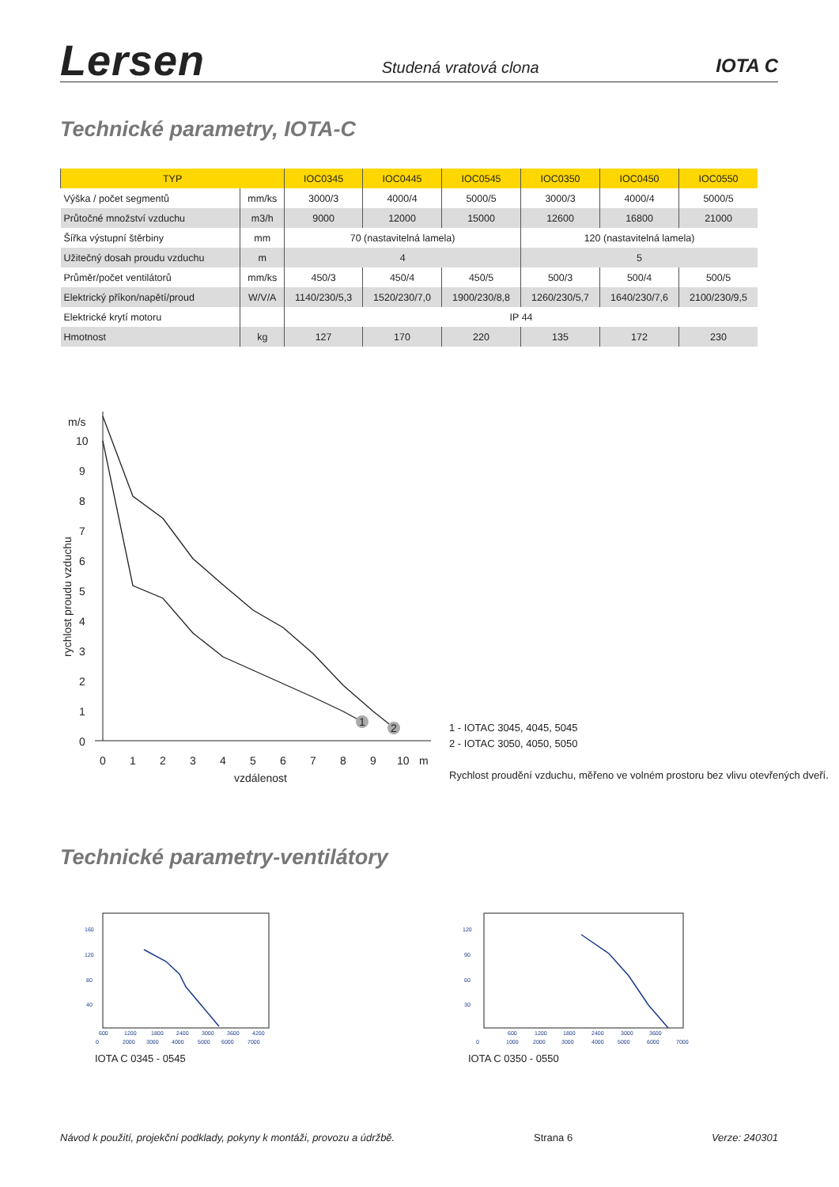Lersen
Studená vratová clona
IOTA C
Technické parametry, IOTA-C
| TYP | | IOC0345 | IOC0445 | IOC0545 | IOC0350 | IOC0450 | IOC0550 |
| --- | --- | --- | --- | --- | --- | --- | --- |
| Výška / počet segmentů | mm/ks | 3000/3 | 4000/4 | 5000/5 | 3000/3 | 4000/4 | 5000/5 |
| Průtočné množství vzduchu | m3/h | 9000 | 12000 | 15000 | 12600 | 16800 | 21000 |
| Šířka výstupní štěrbiny | mm | 70 (nastavitelná lamela) | | | 120 (nastavitelná lamela) | | |
| Užitečný dosah proudu vzduchu | m | 4 | | | 5 | | |
| Průměr/počet ventilátorů | mm/ks | 450/3 | 450/4 | 450/5 | 500/3 | 500/4 | 500/5 |
| Elektrický příkon/napětí/proud | W/V/A | 1140/230/5,3 | 1520/230/7,0 | 1900/230/8,8 | 1260/230/5,7 | 1640/230/7,6 | 2100/230/9,5 |
| Elektrické krytí motoru | | IP 44 | | | | | |
| Hmotnost | kg | 127 | 170 | 220 | 135 | 172 | 230 |
m/s
10
9
8
7
6
5
4
3
2
1
0
0
1
2
3
4
5
6
7
8
9
10
m
vzdálenost
rychlost proudu vzduchu
1
2
1 - IOTAC 3045, 4045, 5045
2 - IOTAC 3050, 4050, 5050
Rychlost proudění vzduchu, měřeno ve volném prostoru bez vlivu otevřených dveří.
Technické parametry-ventilátory
160
120
80
40
600
1200
1800
2400
3000
3600
4200
0
2000
3000
4000
5000
6000
7000
IOTA C 0345 - 0545
120
90
60
30
600
1200
1800
2400
3000
3600
0
1000
2000
3000
4000
5000
6000
7000
IOTA C 0350 - 0550
Návod k použití, projekční podklady, pokyny k montáži, provozu a údržbě. Strana 6 Verze: 240301